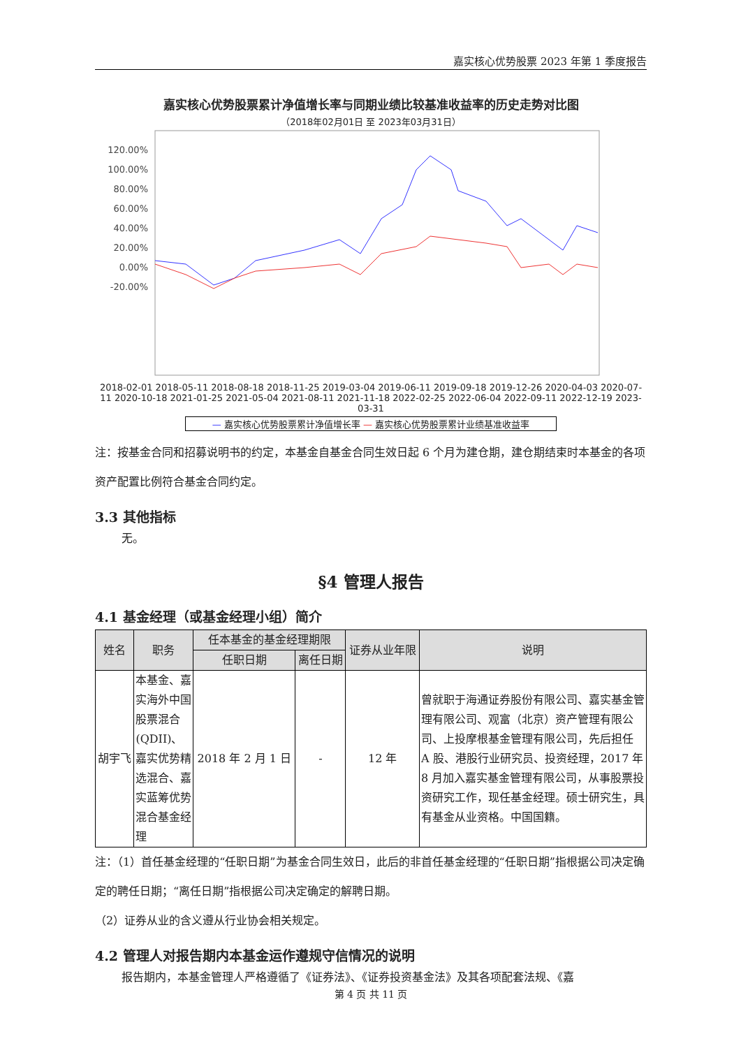嘉实核心优势股票 2023 年第 1 季度报告
嘉实核心优势股票累计净值增长率与同期业绩比较基准收益率的历史走势对比图
（2018年02月01日 至 2023年03月31日）
120.00%
100.00%
80.00%
60.00%
40.00%
20.00%
0.00%
-20.00%
2018-02-01 2018-05-11 2018-08-18 2018-11-25 2019-03-04 2019-06-11 2019-09-18 2019-12-26 2020-04-03 2020-07-11 2020-10-18 2021-01-25 2021-05-04 2021-08-11 2021-11-18 2022-02-25 2022-06-04 2022-09-11 2022-12-19 2023-03-31
— 嘉实核心优势股票累计净值增长率 — 嘉实核心优势股票累计业绩基准收益率
注：按基金合同和招募说明书的约定，本基金自基金合同生效日起 6 个月为建仓期，建仓期结束时本基金的各项资产配置比例符合基金合同约定。
3.3 其他指标
无。
§4 管理人报告
4.1 基金经理（或基金经理小组）简介
| 姓名 | 职务 | 任本基金的基金经理期限 | | 证券从业年限 | 说明 |
| --- | --- | --- | --- | --- | --- |
| | | 任职日期 | 离任日期 | | |
| 胡宇飞 | 本基金、嘉实海外中国股票混合(QDII)、嘉实优势精选混合、嘉实蓝筹优势混合基金经理 | 2018 年 2 月 1 日 | - | 12 年 | 曾就职于海通证券股份有限公司、嘉实基金管理有限公司、观富（北京）资产管理有限公司、上投摩根基金管理有限公司，先后担任 A 股、港股行业研究员、投资经理，2017 年 8 月加入嘉实基金管理有限公司，从事股票投资研究工作，现任基金经理。硕士研究生，具有基金从业资格。中国国籍。 |
注：（1）首任基金经理的“任职日期”为基金合同生效日，此后的非首任基金经理的“任职日期”指根据公司决定确定的聘任日期；“离任日期”指根据公司决定确定的解聘日期。
（2）证券从业的含义遵从行业协会相关规定。
4.2 管理人对报告期内本基金运作遵规守信情况的说明
报告期内，本基金管理人严格遵循了《证券法》、《证券投资基金法》及其各项配套法规、《嘉
第 4 页 共 11 页